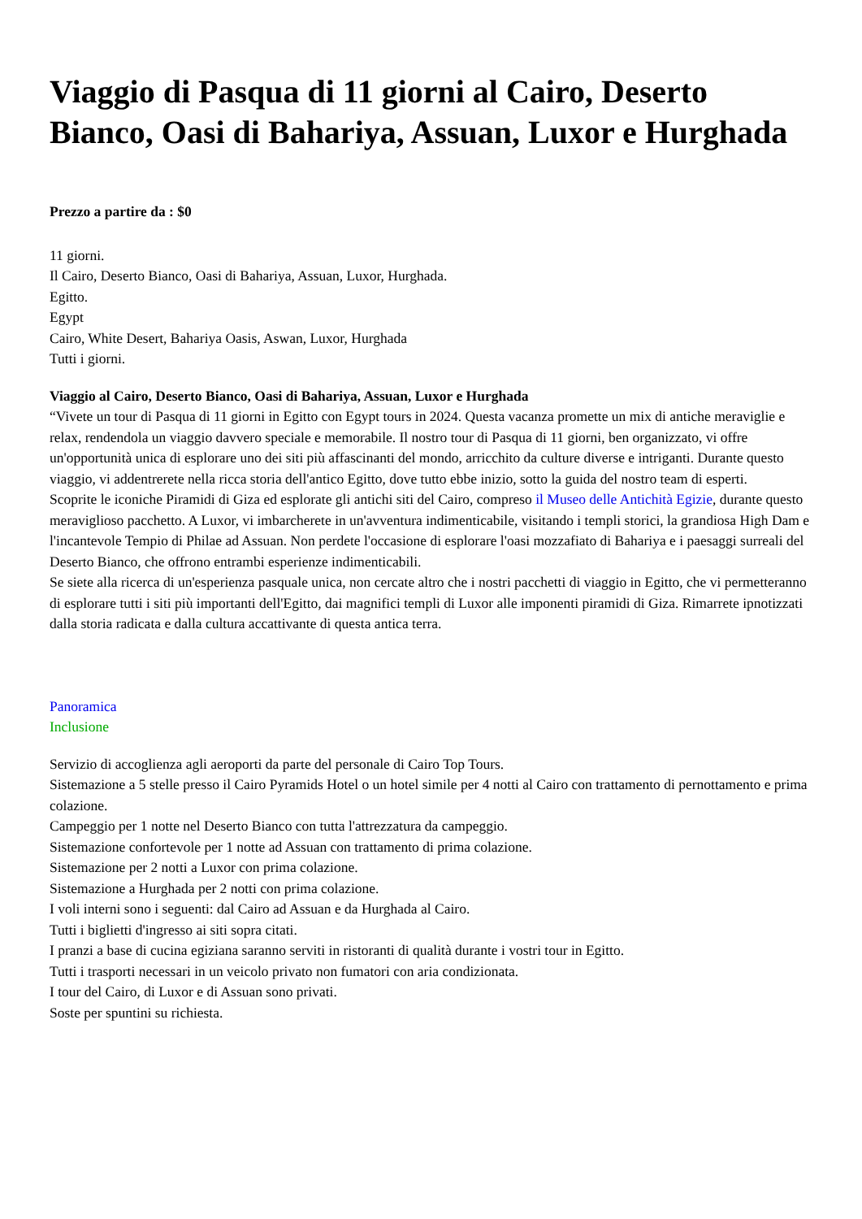Viaggio di Pasqua di 11 giorni al Cairo, Deserto Bianco, Oasi di Bahariya, Assuan, Luxor e Hurghada
Prezzo a partire da : $0
11 giorni.
Il Cairo, Deserto Bianco, Oasi di Bahariya, Assuan, Luxor, Hurghada.
Egitto.
Egypt
Cairo, White Desert, Bahariya Oasis, Aswan, Luxor, Hurghada
Tutti i giorni.
Viaggio al Cairo, Deserto Bianco, Oasi di Bahariya, Assuan, Luxor e Hurghada
“Vivete un tour di Pasqua di 11 giorni in Egitto con Egypt tours in 2024. Questa vacanza promette un mix di antiche meraviglie e relax, rendendola un viaggio davvero speciale e memorabile. Il nostro tour di Pasqua di 11 giorni, ben organizzato, vi offre un'opportunità unica di esplorare uno dei siti più affascinanti del mondo, arricchito da culture diverse e intriganti. Durante questo viaggio, vi addentrerete nella ricca storia dell'antico Egitto, dove tutto ebbe inizio, sotto la guida del nostro team di esperti.
Scoprite le iconiche Piramidi di Giza ed esplorate gli antichi siti del Cairo, compreso il Museo delle Antichità Egizie, durante questo meraviglioso pacchetto. A Luxor, vi imbarcherete in un'avventura indimenticabile, visitando i templi storici, la grandiosa High Dam e l'incantevole Tempio di Philae ad Assuan. Non perdete l'occasione di esplorare l'oasi mozzafiato di Bahariya e i paesaggi surreali del Deserto Bianco, che offrono entrambi esperienze indimenticabili.
Se siete alla ricerca di un'esperienza pasquale unica, non cercate altro che i nostri pacchetti di viaggio in Egitto, che vi permetteranno di esplorare tutti i siti più importanti dell'Egitto, dai magnifici templi di Luxor alle imponenti piramidi di Giza. Rimarrete ipnotizzati dalla storia radicata e dalla cultura accattivante di questa antica terra.
Panoramica
Inclusione
Servizio di accoglienza agli aeroporti da parte del personale di Cairo Top Tours.
Sistemazione a 5 stelle presso il Cairo Pyramids Hotel o un hotel simile per 4 notti al Cairo con trattamento di pernottamento e prima colazione.
Campeggio per 1 notte nel Deserto Bianco con tutta l'attrezzatura da campeggio.
Sistemazione confortevole per 1 notte ad Assuan con trattamento di prima colazione.
Sistemazione per 2 notti a Luxor con prima colazione.
Sistemazione a Hurghada per 2 notti con prima colazione.
I voli interni sono i seguenti: dal Cairo ad Assuan e da Hurghada al Cairo.
Tutti i biglietti d'ingresso ai siti sopra citati.
I pranzi a base di cucina egiziana saranno serviti in ristoranti di qualità durante i vostri tour in Egitto.
Tutti i trasporti necessari in un veicolo privato non fumatori con aria condizionata.
I tour del Cairo, di Luxor e di Assuan sono privati.
Soste per spuntini su richiesta.